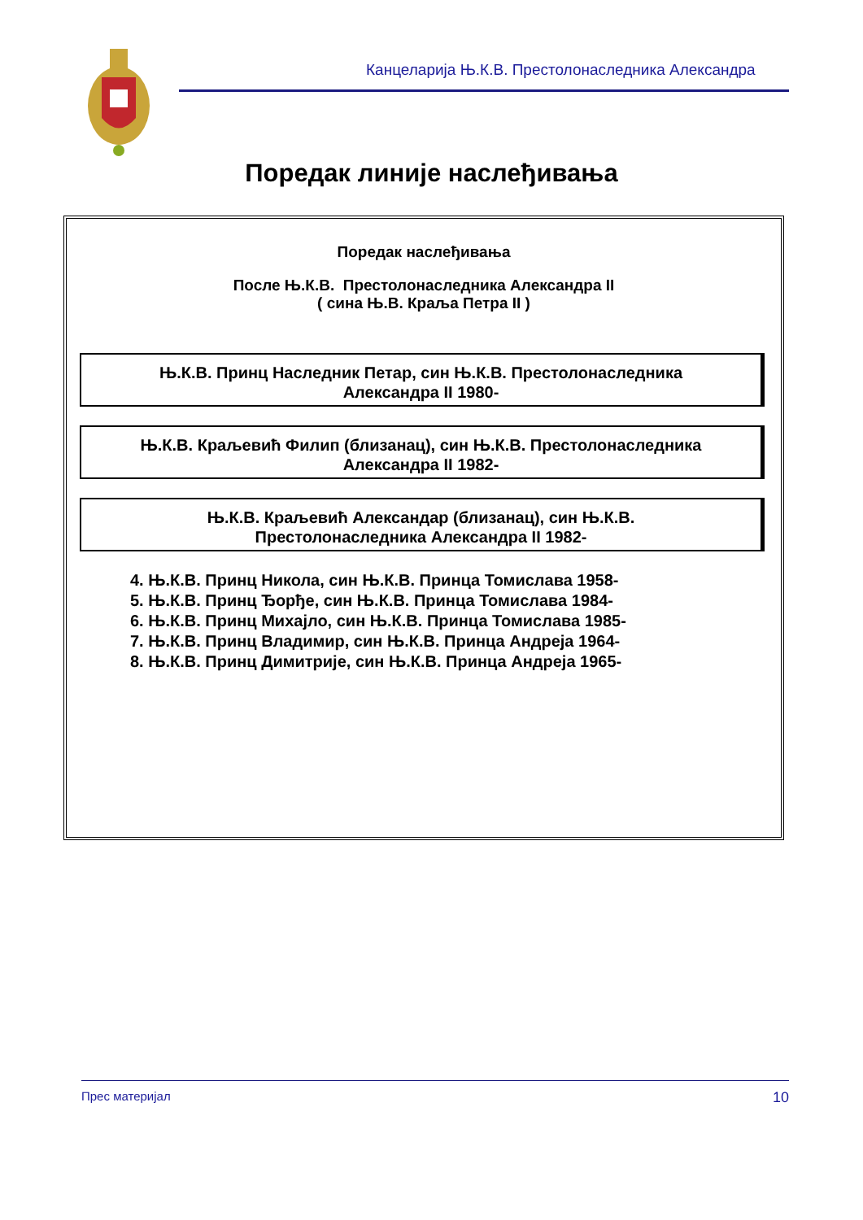Канцеларија Њ.К.В. Престолонаследника Александра
Поредак линије наслеђивања
Поредак наслеђивања
После Њ.К.В. Престолонаследника Александра II
( сина Њ.В. Краља Петра II )
Њ.К.В. Принц Наследник Петар, син Њ.К.В. Престолонаследника
Александра II 1980-
Њ.К.В. Краљевић Филип (близанац), син Њ.К.В. Престолонаследника
Александра II 1982-
Њ.К.В. Краљевић Александар (близанац), син Њ.К.В.
Престолонаследника Александра II 1982-
4. Њ.К.В. Принц Никола, син Њ.К.В. Принца Томислава 1958-
5. Њ.К.В. Принц Ђорђе, син Њ.К.В. Принца Томислава 1984-
6. Њ.К.В. Принц Михајло, син Њ.К.В. Принца Томислава 1985-
7. Њ.К.В. Принц Владимир, син Њ.К.В. Принца Андреја 1964-
8. Њ.К.В. Принц Димитрије, син Њ.К.В. Принца Андреја 1965-
Прес материјал 10